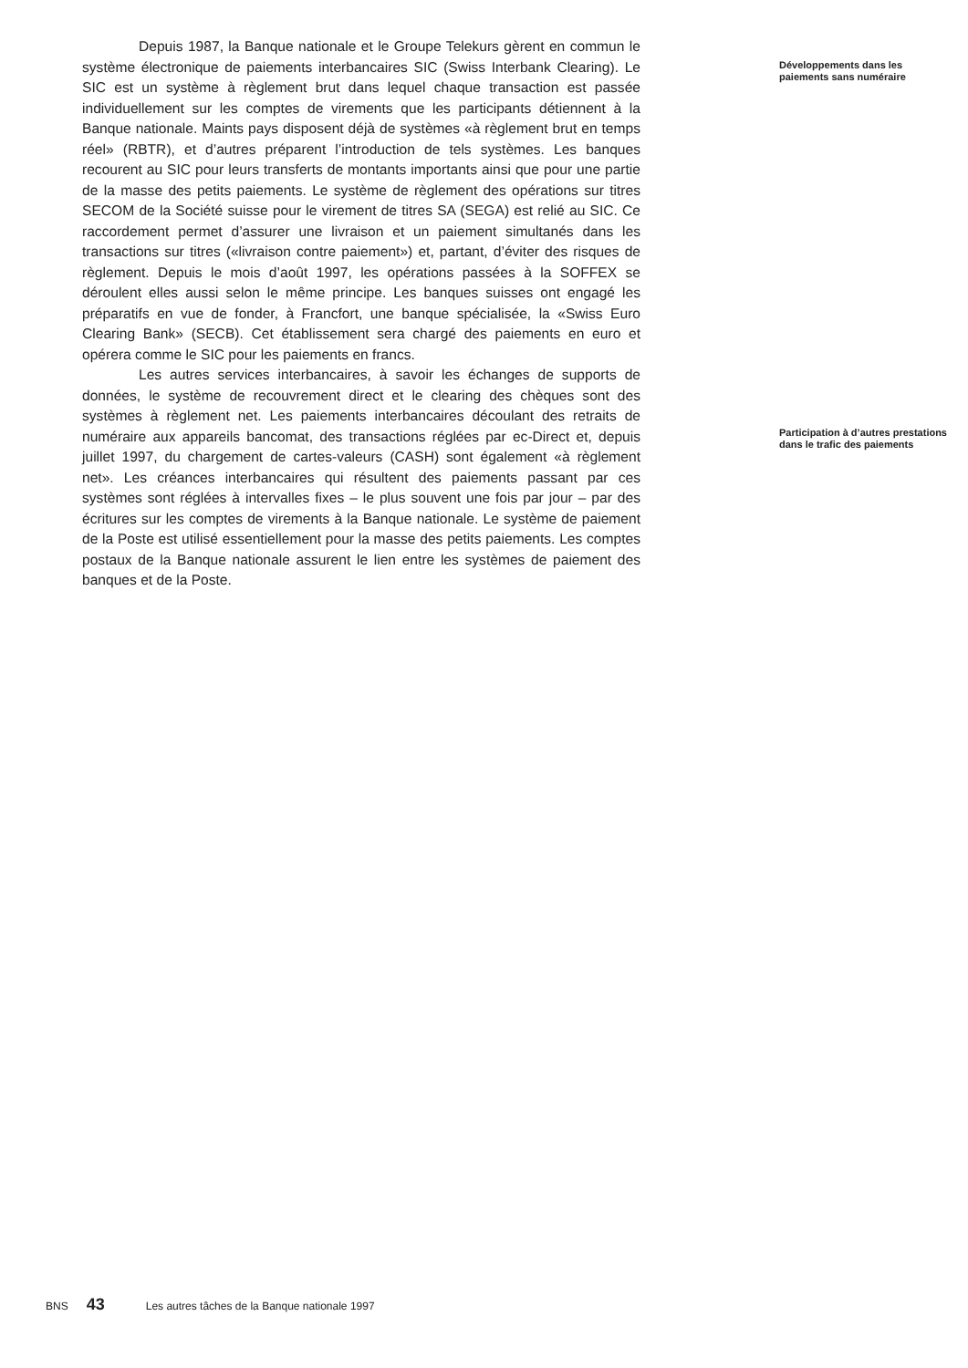Depuis 1987, la Banque nationale et le Groupe Telekurs gèrent en commun le système électronique de paiements interbancaires SIC (Swiss Interbank Clearing). Le SIC est un système à règlement brut dans lequel chaque transaction est passée individuellement sur les comptes de virements que les participants détiennent à la Banque nationale. Maints pays disposent déjà de systèmes «à règlement brut en temps réel» (RBTR), et d’autres préparent l’introduction de tels systèmes. Les banques recourent au SIC pour leurs transferts de montants importants ainsi que pour une partie de la masse des petits paiements. Le système de règlement des opérations sur titres SECOM de la Société suisse pour le virement de titres SA (SEGA) est relié au SIC. Ce raccordement permet d’assurer une livraison et un paiement simultanés dans les transactions sur titres («livraison contre paiement») et, partant, d’éviter des risques de règlement. Depuis le mois d’août 1997, les opérations passées à la SOFFEX se déroulent elles aussi selon le même principe. Les banques suisses ont engagé les préparatifs en vue de fonder, à Francfort, une banque spécialisée, la «Swiss Euro Clearing Bank» (SECB). Cet établissement sera chargé des paiements en euro et opérera comme le SIC pour les paiements en francs.
Les autres services interbancaires, à savoir les échanges de supports de données, le système de recouvrement direct et le clearing des chèques sont des systèmes à règlement net. Les paiements interbancaires découlant des retraits de numéraire aux appareils bancomat, des transactions réglées par ec-Direct et, depuis juillet 1997, du chargement de cartes-valeurs (CASH) sont également «à règlement net». Les créances interbancaires qui résultent des paiements passant par ces systèmes sont réglées à intervalles fixes – le plus souvent une fois par jour – par des écritures sur les comptes de virements à la Banque nationale. Le système de paiement de la Poste est utilisé essentiellement pour la masse des petits paiements. Les comptes postaux de la Banque nationale assurent le lien entre les systèmes de paiement des banques et de la Poste.
Développements dans les paiements sans numéraire
Participation à d’autres prestations dans le trafic des paiements
BNS 43 Les autres tâches de la Banque nationale 1997